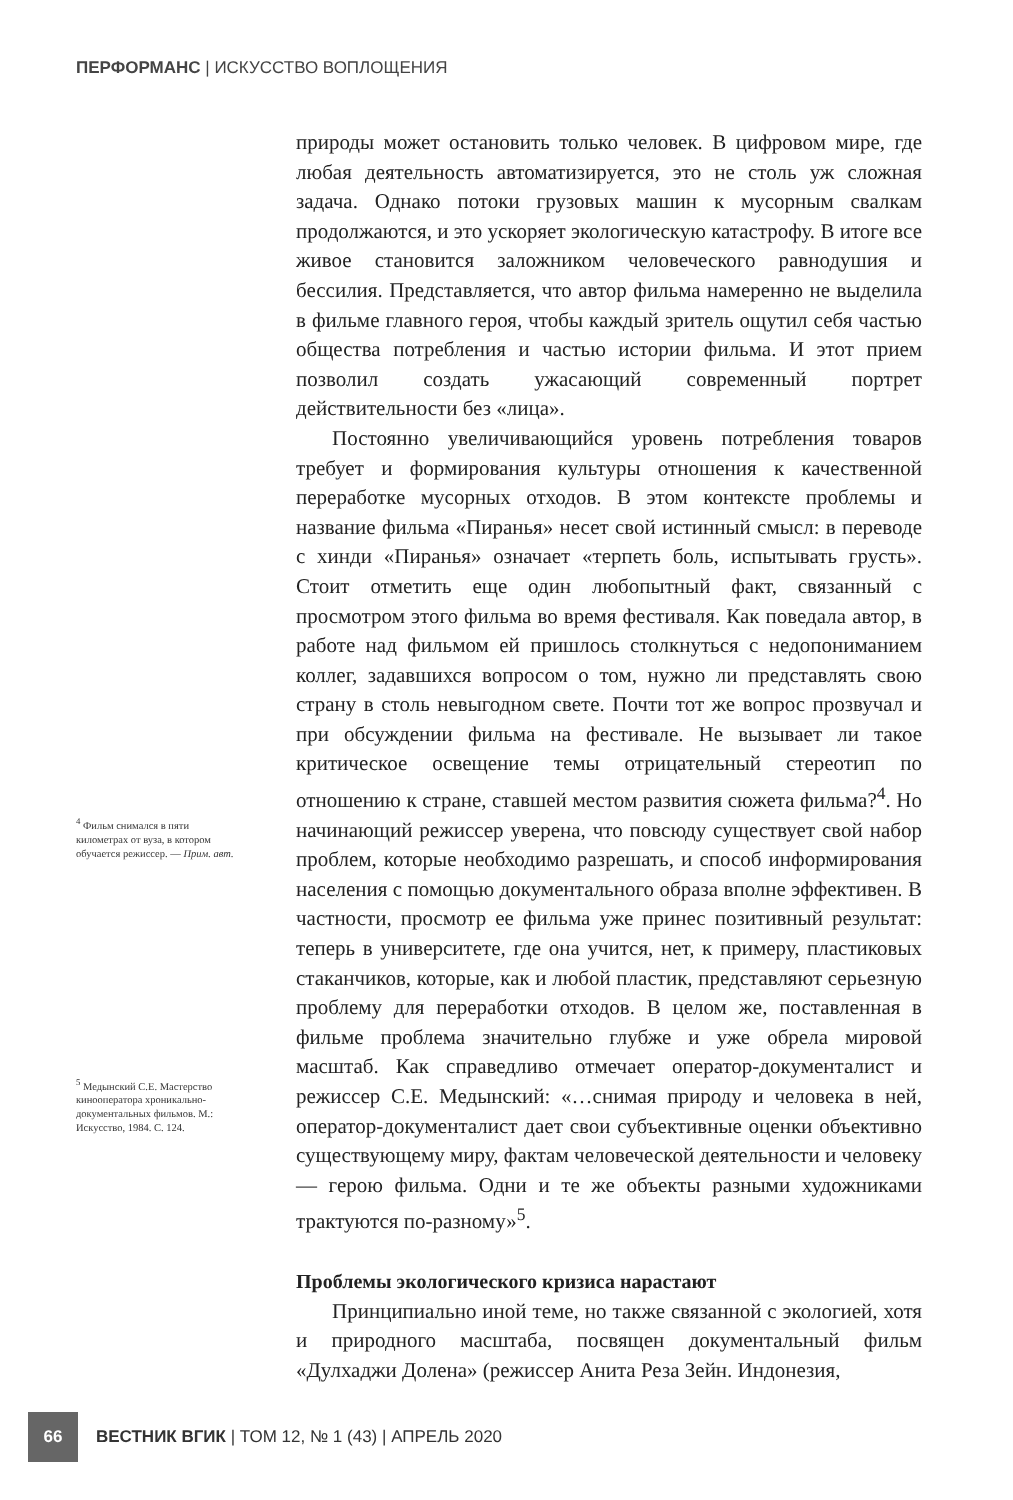ПЕРФОРМАНС | ИСКУССТВО ВОПЛОЩЕНИЯ
<sup>4</sup> Фильм снимался в пяти километрах от вуза, в котором обучается режиссер. — Прим. авт.
<sup>5</sup> Медынский С.Е. Мастерство кинооператора хроникально-документальных фильмов. М.: Искусство, 1984. С. 124.
природы может остановить только человек. В цифровом мире, где любая деятельность автоматизируется, это не столь уж сложная задача. Однако потоки грузовых машин к мусорным свалкам продолжаются, и это ускоряет экологическую катастрофу. В итоге все живое становится заложником человеческого равнодушия и бессилия. Представляется, что автор фильма намеренно не выделила в фильме главного героя, чтобы каждый зритель ощутил себя частью общества потребления и частью истории фильма. И этот прием позволил создать ужасающий современный портрет действительности без «лица».
Постоянно увеличивающийся уровень потребления товаров требует и формирования культуры отношения к качественной переработке мусорных отходов. В этом контексте проблемы и название фильма «Пиранья» несет свой истинный смысл: в переводе с хинди «Пиранья» означает «терпеть боль, испытывать грусть». Стоит отметить еще один любопытный факт, связанный с просмотром этого фильма во время фестиваля. Как поведала автор, в работе над фильмом ей пришлось столкнуться с недопониманием коллег, задавшихся вопросом о том, нужно ли представлять свою страну в столь невыгодном свете. Почти тот же вопрос прозвучал и при обсуждении фильма на фестивале. Не вызывает ли такое критическое освещение темы отрицательный стереотип по отношению к стране, ставшей местом развития сюжета фильма?<sup>4</sup>. Но начинающий режиссер уверена, что повсюду существует свой набор проблем, которые необходимо разрешать, и способ информирования населения с помощью документального образа вполне эффективен. В частности, просмотр ее фильма уже принес позитивный результат: теперь в университете, где она учится, нет, к примеру, пластиковых стаканчиков, которые, как и любой пластик, представляют серьезную проблему для переработки отходов. В целом же, поставленная в фильме проблема значительно глубже и уже обрела мировой масштаб. Как справедливо отмечает оператор-документалист и режиссер С.Е. Медынский: «…снимая природу и человека в ней, оператор-документалист дает свои субъективные оценки объективно существующему миру, фактам человеческой деятельности и человеку — герою фильма. Одни и те же объекты разными художниками трактуются по-разному»<sup>5</sup>.
Проблемы экологического кризиса нарастают
Принципиально иной теме, но также связанной с экологией, хотя и природного масштаба, посвящен документальный фильм «Дулхаджи Долена» (режиссер Анита Реза Зейн. Индонезия,
66
ВЕСТНИК ВГИК | ТОМ 12, № 1 (43) | АПРЕЛЬ 2020